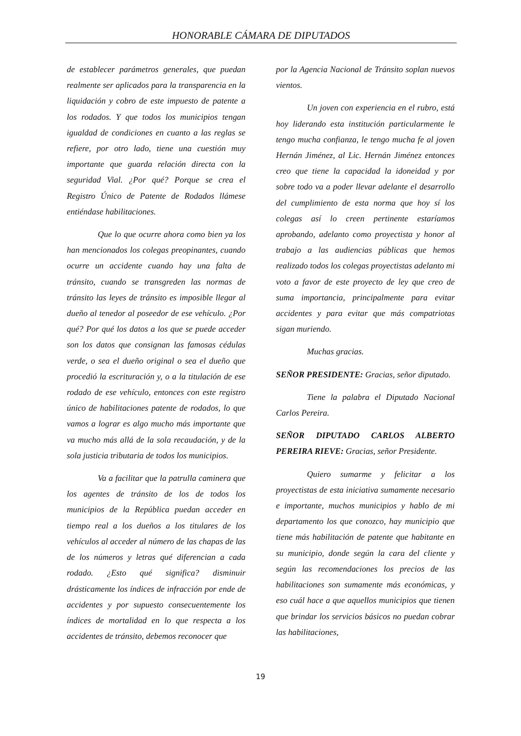HONORABLE CÁMARA DE DIPUTADOS
de establecer parámetros generales, que puedan realmente ser aplicados para la transparencia en la liquidación y cobro de este impuesto de patente a los rodados. Y que todos los municipios tengan igualdad de condiciones en cuanto a las reglas se refiere, por otro lado, tiene una cuestión muy importante que guarda relación directa con la seguridad Vial. ¿Por qué? Porque se crea el Registro Único de Patente de Rodados llámese entiéndase habilitaciones.
Que lo que ocurre ahora como bien ya los han mencionados los colegas preopinantes, cuando ocurre un accidente cuando hay una falta de tránsito, cuando se transgreden las normas de tránsito las leyes de tránsito es imposible llegar al dueño al tenedor al poseedor de ese vehículo. ¿Por qué? Por qué los datos a los que se puede acceder son los datos que consignan las famosas cédulas verde, o sea el dueño original o sea el dueño que procedió la escrituración y, o a la titulación de ese rodado de ese vehículo, entonces con este registro único de habilitaciones patente de rodados, lo que vamos a lograr es algo mucho más importante que va mucho más allá de la sola recaudación, y de la sola justicia tributaria de todos los municipios.
Va a facilitar que la patrulla caminera que los agentes de tránsito de los de todos los municipios de la República puedan acceder en tiempo real a los dueños a los titulares de los vehículos al acceder al número de las chapas de las de los números y letras qué diferencian a cada rodado. ¿Esto qué significa? disminuir drásticamente los índices de infracción por ende de accidentes y por supuesto consecuentemente los índices de mortalidad en lo que respecta a los accidentes de tránsito, debemos reconocer que
por la Agencia Nacional de Tránsito soplan nuevos vientos.
Un joven con experiencia en el rubro, está hoy liderando esta institución particularmente le tengo mucha confianza, le tengo mucha fe al joven Hernán Jiménez, al Lic. Hernán Jiménez entonces creo que tiene la capacidad la idoneidad y por sobre todo va a poder llevar adelante el desarrollo del cumplimiento de esta norma que hoy sí los colegas así lo creen pertinente estaríamos aprobando, adelanto como proyectista y honor al trabajo a las audiencias públicas que hemos realizado todos los colegas proyectistas adelanto mi voto a favor de este proyecto de ley que creo de suma importancia, principalmente para evitar accidentes y para evitar que más compatriotas sigan muriendo.
Muchas gracias.
SEÑOR PRESIDENTE: Gracias, señor diputado.
Tiene la palabra el Diputado Nacional Carlos Pereira.
SEÑOR DIPUTADO CARLOS ALBERTO PEREIRA RIEVE: Gracias, señor Presidente.
Quiero sumarme y felicitar a los proyectistas de esta iniciativa sumamente necesario e importante, muchos municipios y hablo de mi departamento los que conozco, hay municipio que tiene más habilitación de patente que habitante en su municipio, donde según la cara del cliente y según las recomendaciones los precios de las habilitaciones son sumamente más económicas, y eso cuál hace a que aquellos municipios que tienen que brindar los servicios básicos no puedan cobrar las habilitaciones,
19